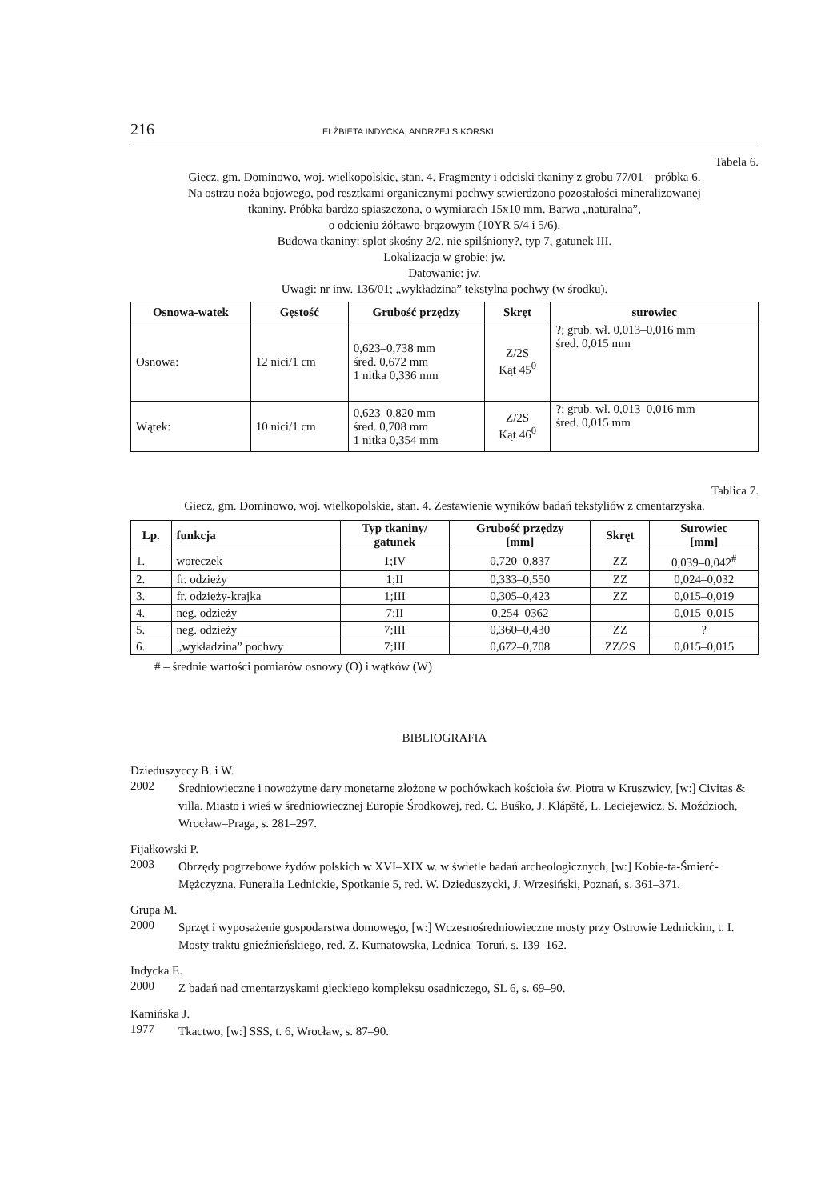216 ELŻBIETA INDYCKA, ANDRZEJ SIKORSKI
Tabela 6.
Giecz, gm. Dominowo, woj. wielkopolskie, stan. 4. Fragmenty i odciski tkaniny z grobu 77/01 – próbka 6.
Na ostrzu noża bojowego, pod resztkami organicznymi pochwy stwierdzono pozostałości mineralizowanej
tkaniny. Próbka bardzo spiaszczona, o wymiarach 15x10 mm. Barwa „naturalna”,
o odcieniu żółtawo-brązowym (10YR 5/4 i 5/6).
Budowa tkaniny: splot skośny 2/2, nie spilśniony?, typ 7, gatunek III.
Lokalizacja w grobie: jw.
Datowanie: jw.
Uwagi: nr inw. 136/01; „wykładzina” tekstylna pochwy (w środku).
| Osnowa-watek | Gęstość | Grubość przędzy | Skręt | surowiec |
| --- | --- | --- | --- | --- |
| Osnowa: | 12 nici/1 cm | 0,623–0,738 mm śred. 0,672 mm 1 nitka 0,336 mm | Z/2S Kąt 45<sup>0</sup> | ?; grub. wł. 0,013–0,016 mm śred. 0,015 mm |
| Wątek: | 10 nici/1 cm | 0,623–0,820 mm śred. 0,708 mm 1 nitka 0,354 mm | Z/2S Kąt 46<sup>0</sup> | ?; grub. wł. 0,013–0,016 mm śred. 0,015 mm |
Tablica 7.
Giecz, gm. Dominowo, woj. wielkopolskie, stan. 4. Zestawienie wyników badań tekstyliów z cmentarzyska.
| Lp. | funkcja | Typ tkaniny/ gatunek | Grubość przędzy [mm] | Skręt | Surowiec [mm] |
| --- | --- | --- | --- | --- | --- |
| 1. | woreczek | 1;IV | 0,720–0,837 | ZZ | 0,039–0,042<sup>#</sup> |
| 2. | fr. odzieży | 1;II | 0,333–0,550 | ZZ | 0,024–0,032 |
| 3. | fr. odzieży-krajka | 1;III | 0,305–0,423 | ZZ | 0,015–0,019 |
| 4. | neg. odzieży | 7;II | 0,254–0362 | | 0,015–0,015 |
| 5. | neg. odzieży | 7;III | 0,360–0,430 | ZZ | ? |
| 6. | „wykładzina” pochwy | 7;III | 0,672–0,708 | ZZ/2S | 0,015–0,015 |
# – średnie wartości pomiarów osnowy (O) i wątków (W)
BIBLIOGRAFIA
Dzieduszyccy B. i W.
2002
Średniowieczne i nowożytne dary monetarne złożone w pochówkach kościoła św. Piotra w Kruszwicy, [w:] Civitas & villa. Miasto i wieś w średniowiecznej Europie Środkowej, red. C. Buśko, J. Klápště, L. Leciejewicz, S. Moździoch, Wrocław–Praga, s. 281–297.
Fijałkowski P.
2003
Obrzędy pogrzebowe żydów polskich w XVI–XIX w. w świetle badań archeologicznych, [w:] Kobie-ta-Śmierć-Mężczyzna. Funeralia Lednickie, Spotkanie 5, red. W. Dzieduszycki, J. Wrzesiński, Poznań, s. 361–371.
Grupa M.
2000
Sprzęt i wyposażenie gospodarstwa domowego, [w:] Wczesnośredniowieczne mosty przy Ostrowie Lednickim, t. I. Mosty traktu gnieźnieńskiego, red. Z. Kurnatowska, Lednica–Toruń, s. 139–162.
Indycka E.
2000
Z badań nad cmentarzyskami gieckiego kompleksu osadniczego, SL 6, s. 69–90.
Kamińska J.
1977
Tkactwo, [w:] SSS, t. 6, Wrocław, s. 87–90.